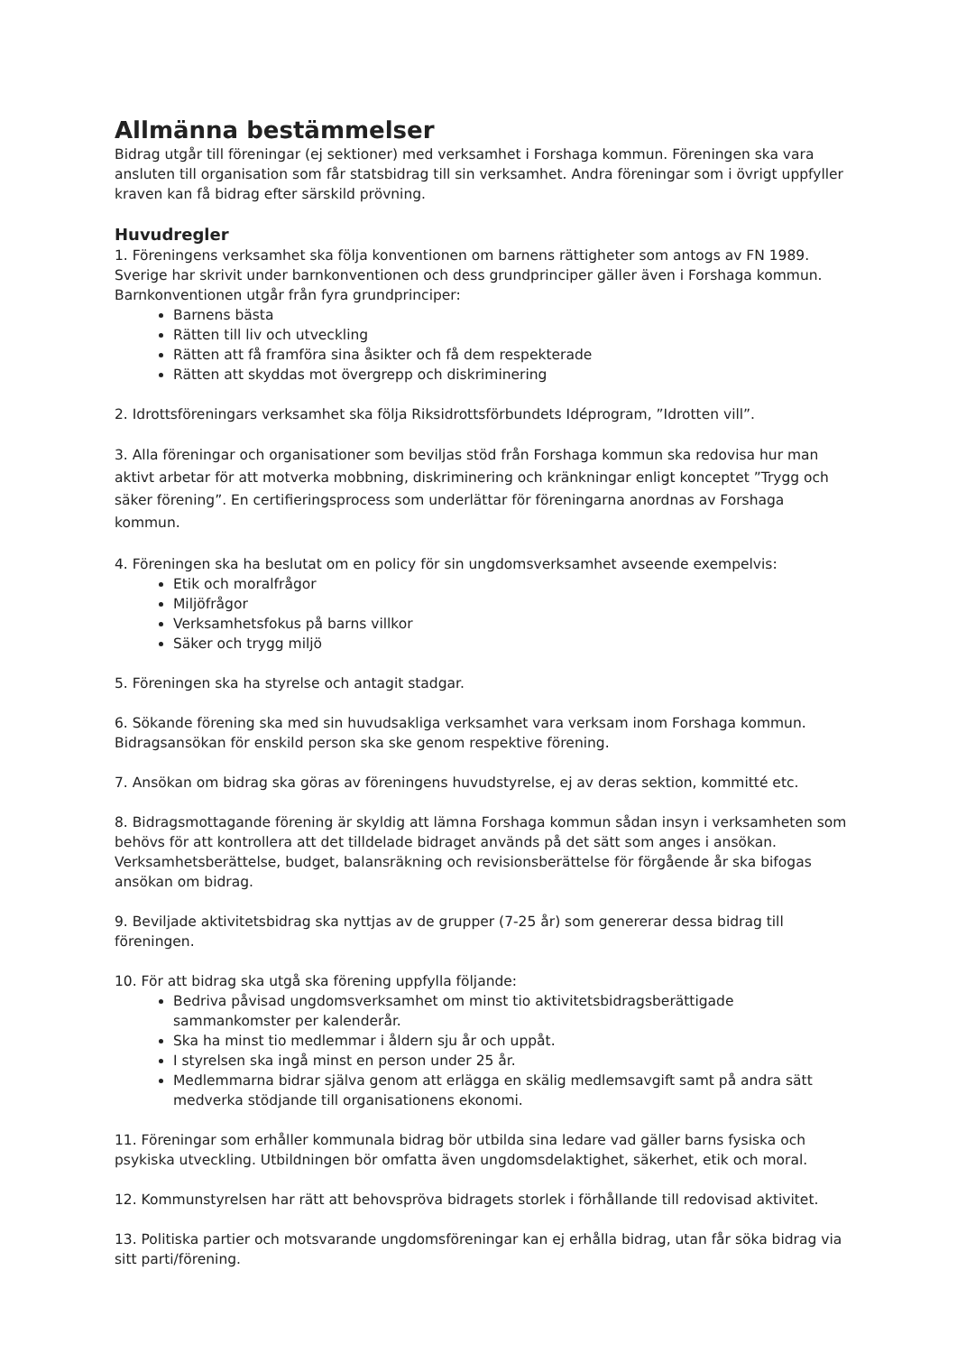Allmänna bestämmelser
Bidrag utgår till föreningar (ej sektioner) med verksamhet i Forshaga kommun. Föreningen ska vara ansluten till organisation som får statsbidrag till sin verksamhet. Andra föreningar som i övrigt uppfyller kraven kan få bidrag efter särskild prövning.
Huvudregler
1. Föreningens verksamhet ska följa konventionen om barnens rättigheter som antogs av FN 1989. Sverige har skrivit under barnkonventionen och dess grundprinciper gäller även i Forshaga kommun. Barnkonventionen utgår från fyra grundprinciper:
Barnens bästa
Rätten till liv och utveckling
Rätten att få framföra sina åsikter och få dem respekterade
Rätten att skyddas mot övergrepp och diskriminering
2. Idrottsföreningars verksamhet ska följa Riksidrottsförbundets Idéprogram, ”Idrotten vill”.
3. Alla föreningar och organisationer som beviljas stöd från Forshaga kommun ska redovisa hur man aktivt arbetar för att motverka mobbning, diskriminering och kränkningar enligt konceptet ”Trygg och säker förening”. En certifieringsprocess som underlättar för föreningarna anordnas av Forshaga kommun.
4. Föreningen ska ha beslutat om en policy för sin ungdomsverksamhet avseende exempelvis:
Etik och moralfrågor
Miljöfrågor
Verksamhetsfokus på barns villkor
Säker och trygg miljö
5. Föreningen ska ha styrelse och antagit stadgar.
6. Sökande förening ska med sin huvudsakliga verksamhet vara verksam inom Forshaga kommun. Bidragsansökan för enskild person ska ske genom respektive förening.
7. Ansökan om bidrag ska göras av föreningens huvudstyrelse, ej av deras sektion, kommitté etc.
8. Bidragsmottagande förening är skyldig att lämna Forshaga kommun sådan insyn i verksamheten som behövs för att kontrollera att det tilldelade bidraget används på det sätt som anges i ansökan. Verksamhetsberättelse, budget, balansräkning och revisionsberättelse för förgående år ska bifogas ansökan om bidrag.
9. Beviljade aktivitetsbidrag ska nyttjas av de grupper (7-25 år) som genererar dessa bidrag till föreningen.
10. För att bidrag ska utgå ska förening uppfylla följande:
Bedriva påvisad ungdomsverksamhet om minst tio aktivitetsbidragsberättigade sammankomster per kalenderår.
Ska ha minst tio medlemmar i åldern sju år och uppåt.
I styrelsen ska ingå minst en person under 25 år.
Medlemmarna bidrar själva genom att erlägga en skälig medlemsavgift samt på andra sätt medverka stödjande till organisationens ekonomi.
11. Föreningar som erhåller kommunala bidrag bör utbilda sina ledare vad gäller barns fysiska och psykiska utveckling. Utbildningen bör omfatta även ungdomsdelaktighet, säkerhet, etik och moral.
12. Kommunstyrelsen har rätt att behovspröva bidragets storlek i förhållande till redovisad aktivitet.
13. Politiska partier och motsvarande ungdomsföreningar kan ej erhålla bidrag, utan får söka bidrag via sitt parti/förening.